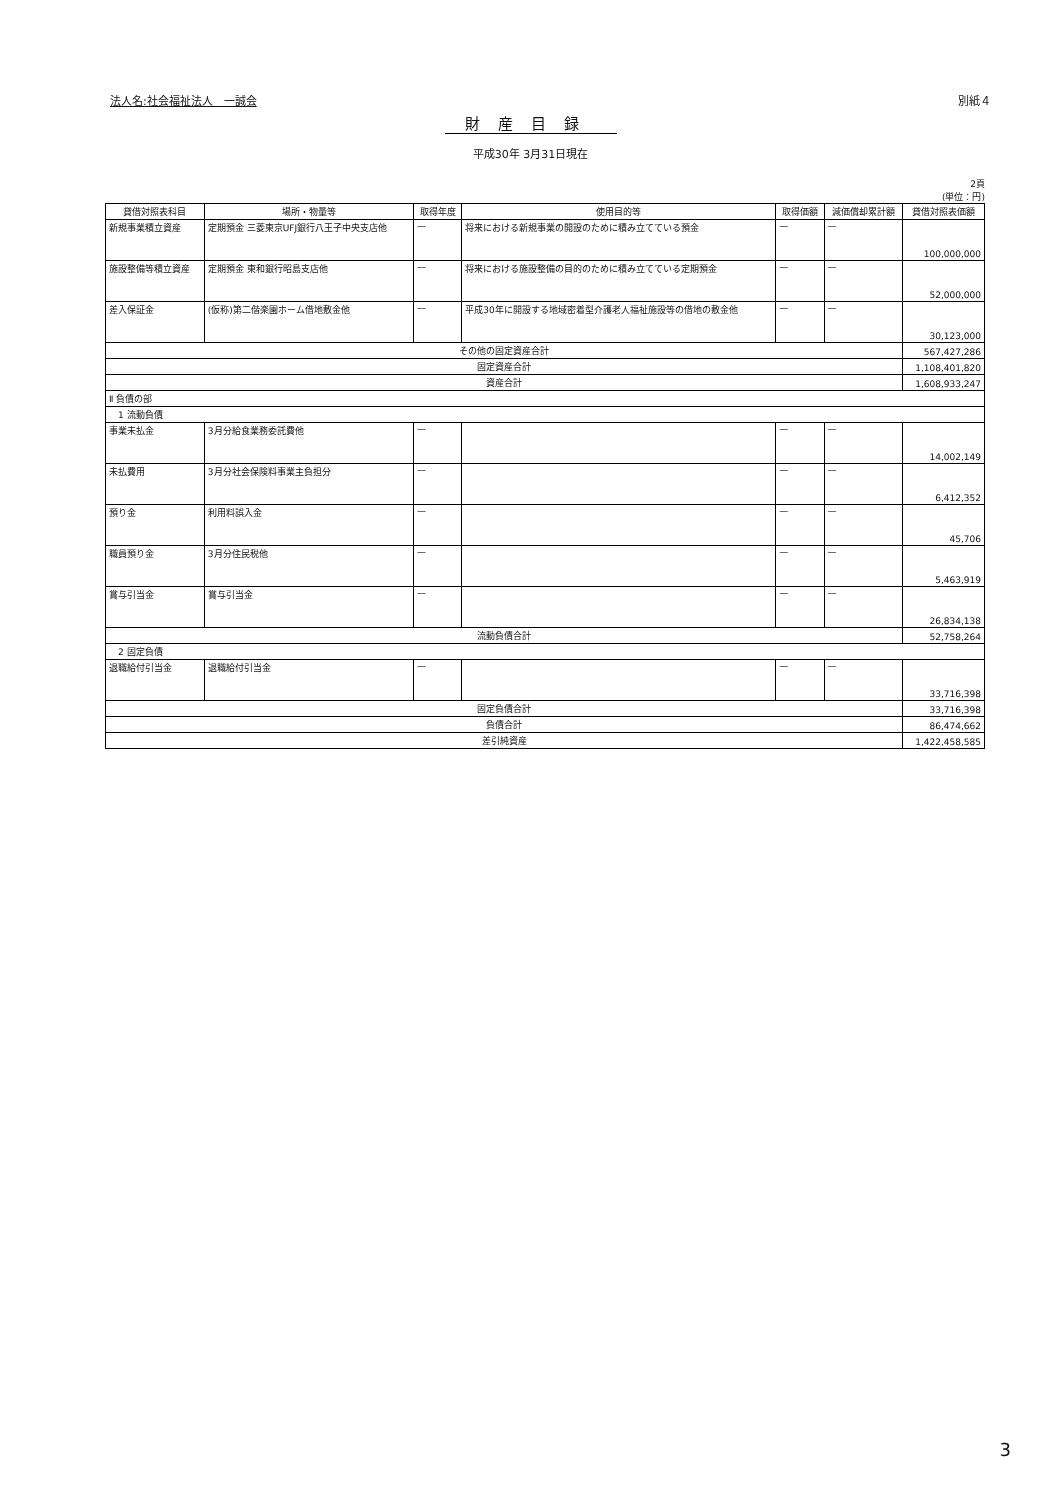法人名:社会福祉法人　一誠会 別紙４
財産目録
平成30年 3月31日現在
2頁
(単位：円)
| 貸借対照表科目 | 場所・物量等 | 取得年度 | 使用目的等 | 取得価額 | 減価償却累計額 | 貸借対照表価額 |
| --- | --- | --- | --- | --- | --- | --- |
| 新規事業積立資産 | 定期預金 三菱東京UFJ銀行八王子中央支店他 | — | 将来における新規事業の開設のために積み立てている預金 | — | — | 100,000,000 |
| 施設整備等積立資産 | 定期預金 東和銀行昭島支店他 | — | 将来における施設整備の目的のために積み立てている定期預金 | — | — | 52,000,000 |
| 差入保証金 | (仮称)第二偕楽園ホーム借地敷金他 | — | 平成30年に開設する地域密着型介護老人福祉施設等の借地の敷金他 | — | — | 30,123,000 |
| その他の固定資産合計 | | | | | | 567,427,286 |
| 固定資産合計 | | | | | | 1,108,401,820 |
| 資産合計 | | | | | | 1,608,933,247 |
| Ⅱ 負債の部 | | | | | | |
| 1 流動負債 | | | | | | |
| 事業未払金 | 3月分給食業務委託費他 | — | | — | — | 14,002,149 |
| 未払費用 | 3月分社会保険料事業主負担分 | — | | — | — | 6,412,352 |
| 預り金 | 利用料誤入金 | — | | — | — | 45,706 |
| 職員預り金 | 3月分住民税他 | — | | — | — | 5,463,919 |
| 賞与引当金 | 賞与引当金 | — | | — | — | 26,834,138 |
| 流動負債合計 | | | | | | 52,758,264 |
| 2 固定負債 | | | | | | |
| 退職給付引当金 | 退職給付引当金 | — | | — | — | 33,716,398 |
| 固定負債合計 | | | | | | 33,716,398 |
| 負債合計 | | | | | | 86,474,662 |
| 差引純資産 | | | | | | 1,422,458,585 |
3